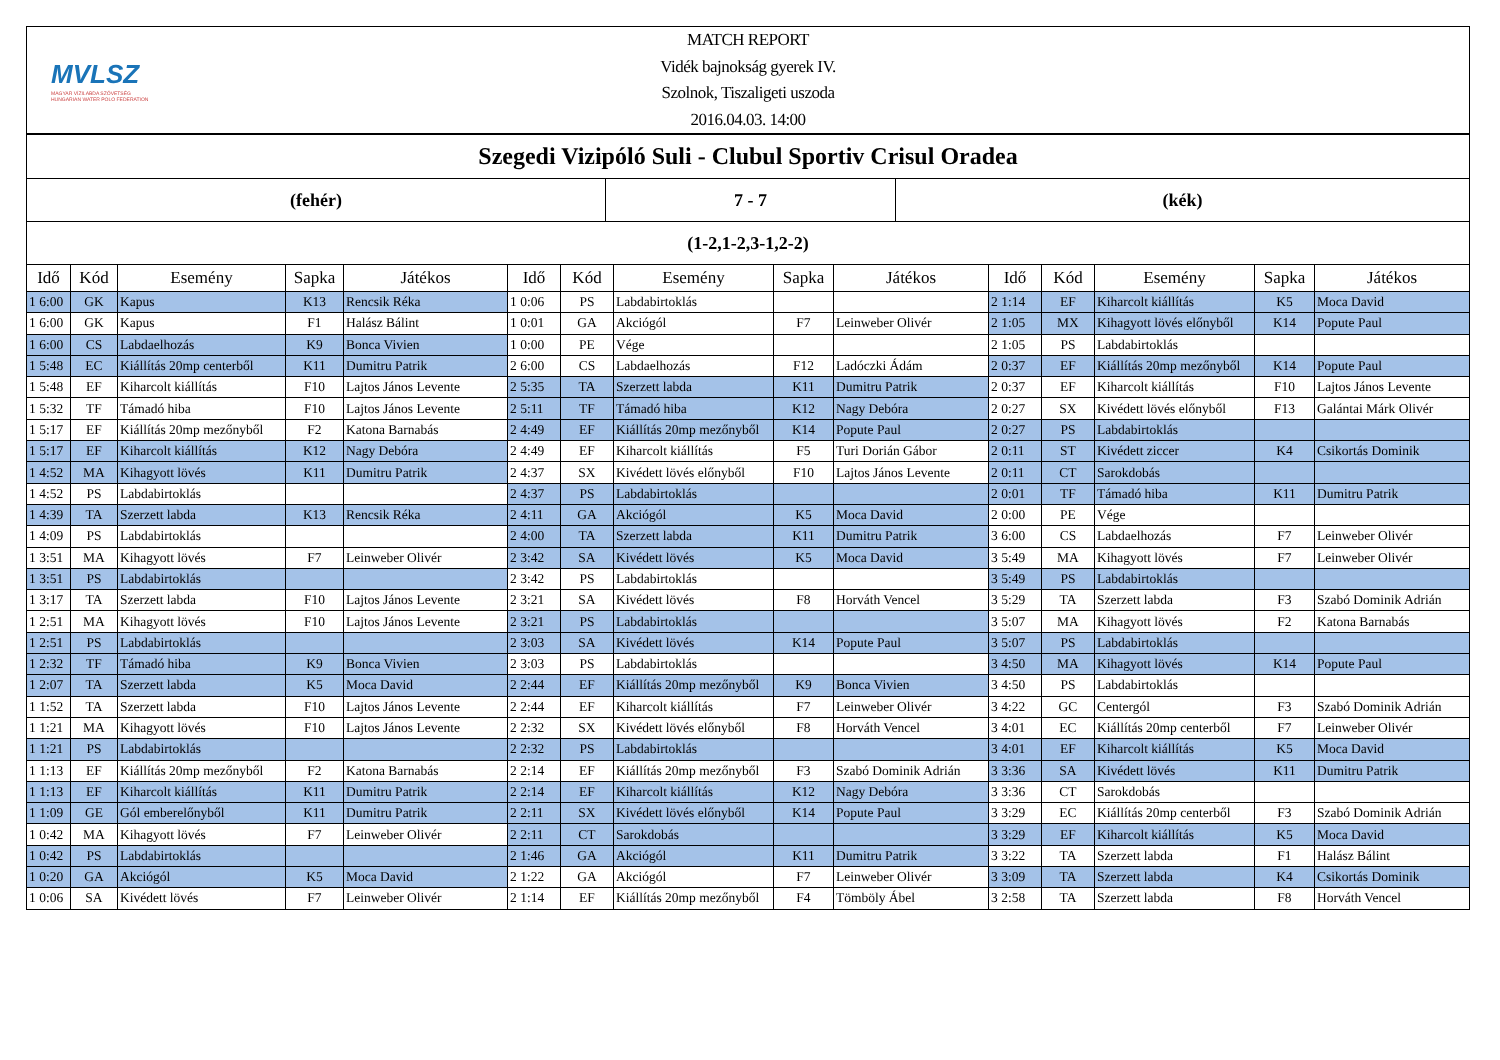MVLSZ
MAGYAR VÍZILABDA SZÖVETSÉG
HUNGARIAN WATER POLO FEDERATION
MATCH REPORT
Vidék bajnokság gyerek IV.
Szolnok, Tiszaligeti uszoda
2016.04.03. 14:00
Szegedi Vizipóló Suli - Clubul Sportiv Crisul Oradea
(fehér) 7 - 7 (kék)
(1-2,1-2,3-1,2-2)
| Idő | Kód | Esemény | Sapka | Játékos | Idő | Kód | Esemény | Sapka | Játékos | Idő | Kód | Esemény | Sapka | Játékos |
| --- | --- | --- | --- | --- | --- | --- | --- | --- | --- | --- | --- | --- | --- | --- |
| 1 6:00 | GK | Kapus | K13 | Rencsik Réka | 1 0:06 | PS | Labdabirtoklás | | | 2 1:14 | EF | Kiharcolt kiállítás | K5 | Moca David |
| 1 6:00 | GK | Kapus | F1 | Halász Bálint | 1 0:01 | GA | Akciógól | F7 | Leinweber Olivér | 2 1:05 | MX | Kihagyott lövés előnyből | K14 | Popute Paul |
| 1 6:00 | CS | Labdaelhozás | K9 | Bonca Vivien | 1 0:00 | PE | Vége | | | 2 1:05 | PS | Labdabirtoklás | | |
| 1 5:48 | EC | Kiállítás 20mp centerből | K11 | Dumitru Patrik | 2 6:00 | CS | Labdaelhozás | F12 | Ladóczki Ádám | 2 0:37 | EF | Kiállítás 20mp mezőnyből | K14 | Popute Paul |
| 1 5:48 | EF | Kiharcolt kiállítás | F10 | Lajtos János Levente | 2 5:35 | TA | Szerzett labda | K11 | Dumitru Patrik | 2 0:37 | EF | Kiharcolt kiállítás | F10 | Lajtos János Levente |
| 1 5:32 | TF | Támadó hiba | F10 | Lajtos János Levente | 2 5:11 | TF | Támadó hiba | K12 | Nagy Debóra | 2 0:27 | SX | Kivédett lövés előnyből | F13 | Galántai Márk Olivér |
| 1 5:17 | EF | Kiállítás 20mp mezőnyből | F2 | Katona Barnabás | 2 4:49 | EF | Kiállítás 20mp mezőnyből | K14 | Popute Paul | 2 0:27 | PS | Labdabirtoklás | | |
| 1 5:17 | EF | Kiharcolt kiállítás | K12 | Nagy Debóra | 2 4:49 | EF | Kiharcolt kiállítás | F5 | Turi Dorián Gábor | 2 0:11 | ST | Kivédett ziccer | K4 | Csikortás Dominik |
| 1 4:52 | MA | Kihagyott lövés | K11 | Dumitru Patrik | 2 4:37 | SX | Kivédett lövés előnyből | F10 | Lajtos János Levente | 2 0:11 | CT | Sarokdobás | | |
| 1 4:52 | PS | Labdabirtoklás | | | 2 4:37 | PS | Labdabirtoklás | | | 2 0:01 | TF | Támadó hiba | K11 | Dumitru Patrik |
| 1 4:39 | TA | Szerzett labda | K13 | Rencsik Réka | 2 4:11 | GA | Akciógól | K5 | Moca David | 2 0:00 | PE | Vége | | |
| 1 4:09 | PS | Labdabirtoklás | | | 2 4:00 | TA | Szerzett labda | K11 | Dumitru Patrik | 3 6:00 | CS | Labdaelhozás | F7 | Leinweber Olivér |
| 1 3:51 | MA | Kihagyott lövés | F7 | Leinweber Olivér | 2 3:42 | SA | Kivédett lövés | K5 | Moca David | 3 5:49 | MA | Kihagyott lövés | F7 | Leinweber Olivér |
| 1 3:51 | PS | Labdabirtoklás | | | 2 3:42 | PS | Labdabirtoklás | | | 3 5:49 | PS | Labdabirtoklás | | |
| 1 3:17 | TA | Szerzett labda | F10 | Lajtos János Levente | 2 3:21 | SA | Kivédett lövés | F8 | Horváth Vencel | 3 5:29 | TA | Szerzett labda | F3 | Szabó Dominik Adrián |
| 1 2:51 | MA | Kihagyott lövés | F10 | Lajtos János Levente | 2 3:21 | PS | Labdabirtoklás | | | 3 5:07 | MA | Kihagyott lövés | F2 | Katona Barnabás |
| 1 2:51 | PS | Labdabirtoklás | | | 2 3:03 | SA | Kivédett lövés | K14 | Popute Paul | 3 5:07 | PS | Labdabirtoklás | | |
| 1 2:32 | TF | Támadó hiba | K9 | Bonca Vivien | 2 3:03 | PS | Labdabirtoklás | | | 3 4:50 | MA | Kihagyott lövés | K14 | Popute Paul |
| 1 2:07 | TA | Szerzett labda | K5 | Moca David | 2 2:44 | EF | Kiállítás 20mp mezőnyből | K9 | Bonca Vivien | 3 4:50 | PS | Labdabirtoklás | | |
| 1 1:52 | TA | Szerzett labda | F10 | Lajtos János Levente | 2 2:44 | EF | Kiharcolt kiállítás | F7 | Leinweber Olivér | 3 4:22 | GC | Centergól | F3 | Szabó Dominik Adrián |
| 1 1:21 | MA | Kihagyott lövés | F10 | Lajtos János Levente | 2 2:32 | SX | Kivédett lövés előnyből | F8 | Horváth Vencel | 3 4:01 | EC | Kiállítás 20mp centerből | F7 | Leinweber Olivér |
| 1 1:21 | PS | Labdabirtoklás | | | 2 2:32 | PS | Labdabirtoklás | | | 3 4:01 | EF | Kiharcolt kiállítás | K5 | Moca David |
| 1 1:13 | EF | Kiállítás 20mp mezőnyből | F2 | Katona Barnabás | 2 2:14 | EF | Kiállítás 20mp mezőnyből | F3 | Szabó Dominik Adrián | 3 3:36 | SA | Kivédett lövés | K11 | Dumitru Patrik |
| 1 1:13 | EF | Kiharcolt kiállítás | K11 | Dumitru Patrik | 2 2:14 | EF | Kiharcolt kiállítás | K12 | Nagy Debóra | 3 3:36 | CT | Sarokdobás | | |
| 1 1:09 | GE | Gól emberelőnyből | K11 | Dumitru Patrik | 2 2:11 | SX | Kivédett lövés előnyből | K14 | Popute Paul | 3 3:29 | EC | Kiállítás 20mp centerből | F3 | Szabó Dominik Adrián |
| 1 0:42 | MA | Kihagyott lövés | F7 | Leinweber Olivér | 2 2:11 | CT | Sarokdobás | | | 3 3:29 | EF | Kiharcolt kiállítás | K5 | Moca David |
| 1 0:42 | PS | Labdabirtoklás | | | 2 1:46 | GA | Akciógól | K11 | Dumitru Patrik | 3 3:22 | TA | Szerzett labda | F1 | Halász Bálint |
| 1 0:20 | GA | Akciógól | K5 | Moca David | 2 1:22 | GA | Akciógól | F7 | Leinweber Olivér | 3 3:09 | TA | Szerzett labda | K4 | Csikortás Dominik |
| 1 0:06 | SA | Kivédett lövés | F7 | Leinweber Olivér | 2 1:14 | EF | Kiállítás 20mp mezőnyből | F4 | Tömböly Ábel | 3 2:58 | TA | Szerzett labda | F8 | Horváth Vencel |